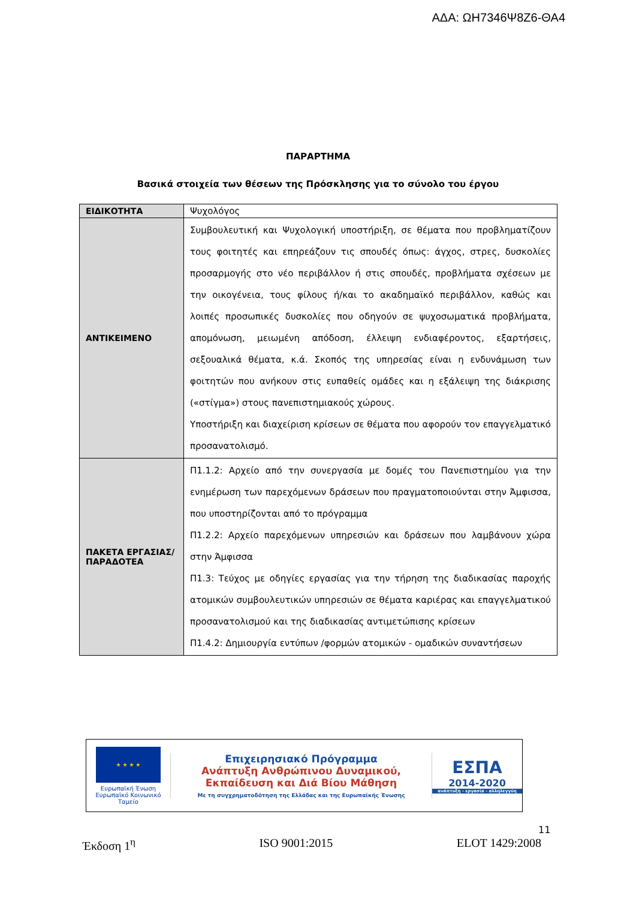ΑΔΑ: ΩΗ7346Ψ8Ζ6-ΘΑ4
ΠΑΡΑΡΤΗΜΑ
Βασικά στοιχεία των θέσεων της Πρόσκλησης για το σύνολο του έργου
| ΕΙΔΙΚΟΤΗΤΑ | Ψυχολόγος |
| ΑΝΤΙΚΕΙΜΕΝΟ | Συμβουλευτική και Ψυχολογική υποστήριξη, σε θέματα που προβληματίζουν τους φοιτητές και επηρεάζουν τις σπουδές όπως: άγχος, στρες, δυσκολίες προσαρμογής στο νέο περιβάλλον ή στις σπουδές, προβλήματα σχέσεων με την οικογένεια, τους φίλους ή/και το ακαδημαϊκό περιβάλλον, καθώς και λοιπές προσωπικές δυσκολίες που οδηγούν σε ψυχοσωματικά προβλήματα, απομόνωση, μειωμένη απόδοση, έλλειψη ενδιαφέροντος, εξαρτήσεις, σεξουαλικά θέματα, κ.ά. Σκοπός της υπηρεσίας είναι η ενδυνάμωση των φοιτητών που ανήκουν στις ευπαθείς ομάδες και η εξάλειψη της διάκρισης («στίγμα») στους πανεπιστημιακούς χώρους. Υποστήριξη και διαχείριση κρίσεων σε θέματα που αφορούν τον επαγγελματικό προσανατολισμό. |
| ΠΑΚΕΤΑ ΕΡΓΑΣΙΑΣ/ ΠΑΡΑΔΟΤΕΑ | Π1.1.2: Αρχείο από την συνεργασία με δομές του Πανεπιστημίου για την ενημέρωση των παρεχόμενων δράσεων που πραγματοποιούνται στην Άμφισσα, που υποστηρίζονται από το πρόγραμμα Π1.2.2: Αρχείο παρεχόμενων υπηρεσιών και δράσεων που λαμβάνουν χώρα στην Άμφισσα Π1.3: Τεύχος με οδηγίες εργασίας για την τήρηση της διαδικασίας παροχής ατομικών συμβουλευτικών υπηρεσιών σε θέματα καριέρας και επαγγελματικού προσανατολισμού και της διαδικασίας αντιμετώπισης κρίσεων Π1.4.2: Δημιουργία εντύπων /φορμών ατομικών - ομαδικών συναντήσεων |
★ ★ ★ ★
Ευρωπαϊκή Ένωση
Ευρωπαϊκό Κοινωνικό Ταμείο
Επιχειρησιακό Πρόγραμμα
Ανάπτυξη Ανθρώπινου Δυναμικού,
Εκπαίδευση και Διά Βίου Μάθηση
Με τη συγχρηματοδότηση της Ελλάδας και της Ευρωπαϊκής Ένωσης
ΕΣΠΑ
2014-2020
ανάπτυξη - εργασία - αλληλεγγύη
11
Έκδοση 1<sup>η</sup> ISO 9001:2015 ELOT 1429:2008